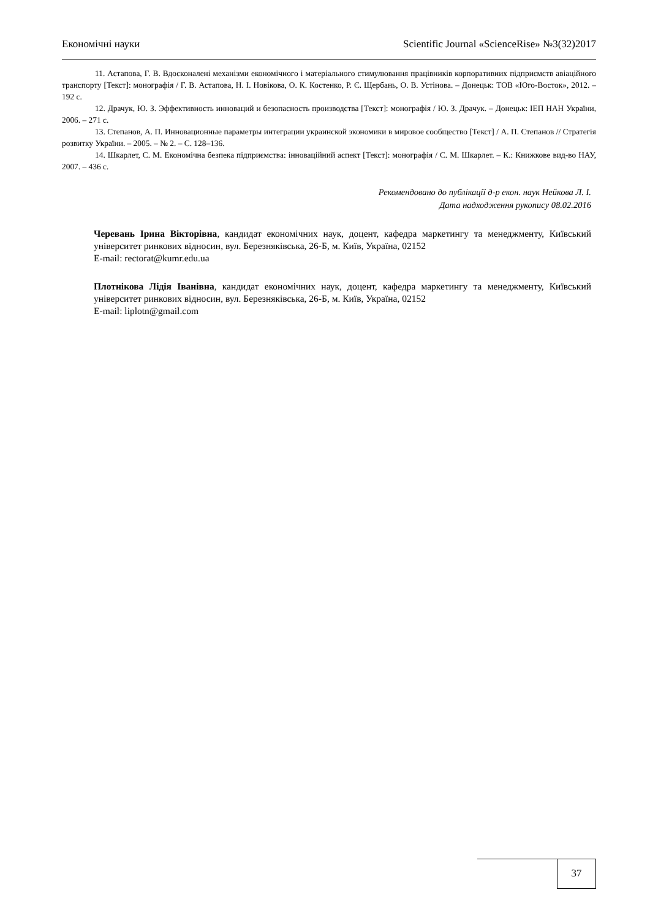Економічні науки Scientific Journal «ScienceRise» №3(32)2017
11. Астапова, Г. В. Вдосконалені механізми економічного і матеріального стимулювання працівників корпоративних підприємств авіаційного транспорту [Текст]: монографія / Г. В. Астапова, Н. І. Новікова, О. К. Костенко, Р. Є. Щербань, О. В. Устінова. – Донецьк: ТОВ «Юго-Восток», 2012. – 192 с.
12. Драчук, Ю. З. Эффективность инноваций и безопасность производства [Текст]: монографія / Ю. З. Драчук. – Донецьк: ІЕП НАН України, 2006. – 271 с.
13. Степанов, А. П. Инновационные параметры интеграции украинской экономики в мировое сообщество [Текст] / А. П. Степанов // Стратегія розвитку України. – 2005. – № 2. – С. 128–136.
14. Шкарлет, С. М. Економічна безпека підприємства: інноваційний аспект [Текст]: монографія / С. М. Шкарлет. – К.: Книжкове вид-во НАУ, 2007. – 436 с.
Рекомендовано до публікації д-р екон. наук Нейкова Л. І.
Дата надходження рукопису 08.02.2016
Черевань Ірина Вікторівна, кандидат економічних наук, доцент, кафедра маркетингу та менеджменту, Київський університет ринкових відносин, вул. Березняківська, 26-Б, м. Київ, Україна, 02152
E-mail: rectorat@kumr.edu.ua
Плотнікова Лідія Іванівна, кандидат економічних наук, доцент, кафедра маркетингу та менеджменту, Київський університет ринкових відносин, вул. Березняківська, 26-Б, м. Київ, Україна, 02152
E-mail: liplotn@gmail.com
37